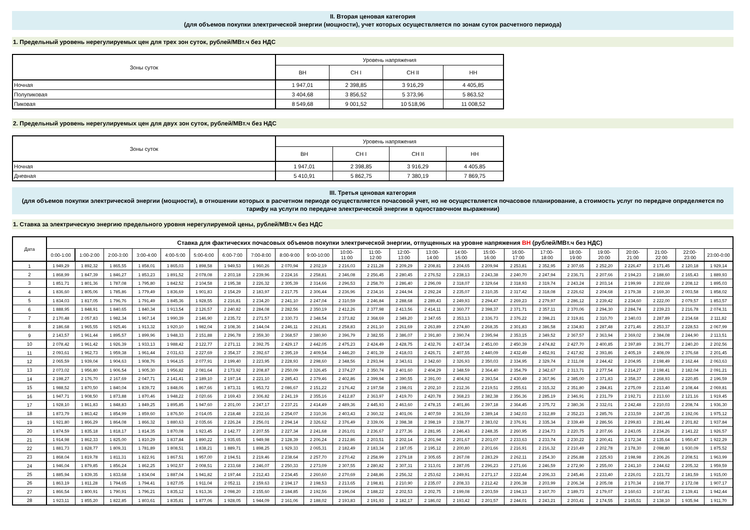II. Вторая ценовая категория
(для объемов покупки электрической энергии (мощности), учет которых осуществляется по зонам суток расчетного периода)
1. Предельный уровень нерегулируемых цен для трех зон суток, рублей/МВт.ч без НДС
| Зоны суток | Уровень напряжения | | | |
| --- | --- | --- | --- | --- |
| | ВН | СН I | СН II | НН |
| Ночная | 1 947,01 | 2 398,85 | 3 916,29 | 4 405,85 |
| Полупиковая | 3 404,68 | 3 856,52 | 5 373,96 | 5 863,52 |
| Пиковая | 8 549,68 | 9 001,52 | 10 518,96 | 11 008,52 |
2. Предельный уровень нерегулируемых цен для двух зон суток, рублей/МВт.ч без НДС
| Зоны суток | Уровень напряжения | | | |
| --- | --- | --- | --- | --- |
| | ВН | СН I | СН II | НН |
| Ночная | 1 947,01 | 2 398,85 | 3 916,29 | 4 405,85 |
| Дневная | 5 410,91 | 5 862,75 | 7 380,19 | 7 869,75 |
III. Третья ценовая категория
(для объемов покупки электрической энергии (мощности), в отношении которых в расчетном периоде осуществляется почасовой учет, но не осуществляется почасовое планирование, а стоимость услуг по передаче определяется по тарифу на услуги по передаче электрической энергии в одноставочном выражении)
1. Ставка за электрическую энергию предельного уровня нерегулируемой цены, рублей/МВт.ч без НДС
| Дата | Ставка для фактических почасовых объемов покупки электрической энергии, отпущенных на уровне напряжения ВН (рублей/МВт.ч без НДС) | | | | | | | | | | | | | | | | | | | | | | | |
| --- | --- | --- | --- | --- | --- | --- | --- | --- | --- | --- | --- | --- | --- | --- | --- | --- | --- | --- | --- | --- | --- | --- | --- | --- |
| | 0:00-1:00 | 1:00-2:00 | 2:00-3:00 | 3:00-4:00 | 4:00-5:00 | 5:00-6:00 | 6:00-7:00 | 7:00-8:00 | 8:00-9:00 | 9:00-10:00 | 10:00- 11:00 | 11:00- 12:00 | 12:00- 13:00 | 13:00- 14:00 | 14:00- 15:00 | 15:00- 16:00 | 16:00- 17:00 | 17:00- 18:00 | 18:00- 19:00 | 19:00- 20:00 | 20:00- 21:00 | 21:00- 22:00 | 22:00- 23:00 | 23:00-0:00 |
| 1 | 1 949,29 | 1 892,32 | 1 865,55 | 1 858,01 | 1 865,03 | 1 898,58 | 1 949,53 | 1 960,26 | 2 070,94 | 2 202,19 | 2 216,03 | 2 211,28 | 2 209,29 | 2 208,81 | 2 204,65 | 2 209,94 | 2 253,81 | 2 352,95 | 2 307,65 | 2 252,20 | 2 226,47 | 2 171,45 | 2 120,18 | 1 929,14 |
| 2 | 1 868,99 | 1 847,39 | 1 846,27 | 1 853,23 | 1 891,52 | 2 078,08 | 2 203,18 | 2 239,96 | 2 224,16 | 2 258,81 | 2 346,08 | 2 256,45 | 2 280,45 | 2 276,52 | 2 238,13 | 2 243,38 | 2 240,70 | 2 247,94 | 2 236,71 | 2 207,66 | 2 194,23 | 2 188,60 | 2 165,43 | 1 889,93 |
| 3 | 1 851,71 | 1 801,36 | 1 787,08 | 1 795,80 | 1 842,52 | 2 104,58 | 2 195,38 | 2 226,32 | 2 305,39 | 2 314,66 | 2 296,53 | 2 258,70 | 2 286,40 | 2 296,09 | 2 318,07 | 2 329,64 | 2 318,93 | 2 319,74 | 2 243,24 | 2 203,14 | 2 199,99 | 2 202,69 | 2 208,12 | 1 895,03 |
| 4 | 1 836,60 | 1 805,06 | 1 785,86 | 1 779,49 | 1 836,69 | 1 901,83 | 2 154,29 | 2 183,97 | 2 217,75 | 2 306,44 | 2 236,96 | 2 234,16 | 2 244,94 | 2 292,24 | 2 235,07 | 2 310,35 | 2 317,42 | 2 318,08 | 2 226,62 | 2 204,68 | 2 179,38 | 2 169,30 | 2 003,58 | 1 858,02 |
| 5 | 1 834,03 | 1 817,05 | 1 796,76 | 1 791,49 | 1 845,36 | 1 928,55 | 2 216,81 | 2 234,20 | 2 241,10 | 2 247,04 | 2 310,59 | 2 246,84 | 2 288,68 | 2 289,43 | 2 249,93 | 2 294,47 | 2 269,23 | 2 279,97 | 2 286,12 | 2 239,42 | 2 234,60 | 2 222,00 | 2 079,57 | 1 853,57 |
| 6 | 1 888,95 | 1 848,91 | 1 840,65 | 1 840,34 | 1 913,54 | 2 126,57 | 2 240,82 | 2 284,08 | 2 282,56 | 2 350,19 | 2 412,26 | 2 377,98 | 2 413,56 | 2 414,11 | 2 360,77 | 2 398,37 | 2 371,71 | 2 357,11 | 2 370,06 | 2 294,30 | 2 284,74 | 2 239,23 | 2 216,78 | 2 074,31 |
| 7 | 2 170,48 | 2 057,83 | 1 982,34 | 1 967,14 | 1 990,39 | 2 146,90 | 2 235,72 | 2 271,57 | 2 330,73 | 2 348,54 | 2 373,82 | 2 368,69 | 2 349,20 | 2 347,65 | 2 353,13 | 2 336,73 | 2 376,22 | 2 398,21 | 2 319,81 | 2 310,70 | 2 340,03 | 2 287,89 | 2 234,68 | 2 111,82 |
| 8 | 2 186,68 | 1 965,55 | 1 925,46 | 1 913,32 | 1 920,10 | 1 982,04 | 2 108,36 | 2 144,04 | 2 246,11 | 2 261,81 | 2 258,83 | 2 261,10 | 2 261,69 | 2 263,89 | 2 274,80 | 2 268,35 | 2 301,83 | 2 386,58 | 2 334,83 | 2 287,48 | 2 271,46 | 2 253,37 | 2 228,53 | 2 067,99 |
| 9 | 2 143,57 | 1 961,44 | 1 895,57 | 1 899,96 | 1 948,33 | 2 151,88 | 2 296,78 | 2 359,30 | 2 368,57 | 2 380,90 | 2 396,79 | 2 382,55 | 2 386,07 | 2 391,80 | 2 390,74 | 2 395,94 | 2 353,15 | 2 349,52 | 2 367,57 | 2 363,94 | 2 369,02 | 2 384,08 | 2 244,90 | 2 113,51 |
| 10 | 2 078,42 | 1 961,42 | 1 926,39 | 1 933,13 | 1 988,42 | 2 122,77 | 2 271,11 | 2 392,75 | 2 429,17 | 2 442,05 | 2 475,23 | 2 424,49 | 2 428,75 | 2 432,76 | 2 437,34 | 2 451,00 | 2 450,39 | 2 474,82 | 2 427,70 | 2 400,85 | 2 397,89 | 2 391,77 | 2 240,20 | 2 202,56 |
| 11 | 2 093,61 | 1 962,73 | 1 959,38 | 1 961,44 | 2 031,63 | 2 227,69 | 2 354,37 | 2 392,67 | 2 395,19 | 2 409,54 | 2 446,20 | 2 401,39 | 2 418,03 | 2 426,71 | 2 407,55 | 2 440,09 | 2 432,49 | 2 452,91 | 2 417,82 | 2 393,86 | 2 405,19 | 2 408,09 | 2 376,68 | 2 201,45 |
| 12 | 2 065,59 | 1 939,04 | 1 904,63 | 1 908,76 | 1 964,15 | 2 077,91 | 2 199,40 | 2 223,95 | 2 228,93 | 2 298,60 | 2 348,56 | 2 293,94 | 2 343,61 | 2 342,60 | 2 326,93 | 2 350,03 | 2 334,95 | 2 329,74 | 2 311,08 | 2 244,42 | 2 204,95 | 2 198,49 | 2 162,44 | 2 063,63 |
| 13 | 2 073,02 | 1 956,80 | 1 906,54 | 1 905,30 | 1 956,82 | 2 081,64 | 2 173,92 | 2 208,87 | 2 250,09 | 2 326,45 | 2 374,27 | 2 350,74 | 2 401,60 | 2 404,29 | 2 348,59 | 2 364,40 | 2 354,79 | 2 342,67 | 2 313,71 | 2 277,54 | 2 214,27 | 2 198,41 | 2 182,04 | 2 091,21 |
| 14 | 2 198,27 | 2 176,70 | 2 167,69 | 2 047,71 | 2 141,41 | 2 189,10 | 2 197,14 | 2 221,10 | 2 285,43 | 2 379,46 | 2 402,86 | 2 399,94 | 2 390,55 | 2 391,00 | 2 404,92 | 2 393,54 | 2 430,49 | 2 367,96 | 2 385,00 | 2 371,83 | 2 358,37 | 2 268,93 | 2 220,85 | 2 196,59 |
| 15 | 1 988,52 | 1 870,50 | 1 840,04 | 1 839,72 | 1 848,06 | 1 867,66 | 1 873,31 | 1 953,72 | 2 086,67 | 2 151,22 | 2 176,42 | 2 197,58 | 2 198,01 | 2 202,10 | 2 212,36 | 2 219,51 | 2 255,61 | 2 315,32 | 2 351,80 | 2 284,81 | 2 275,09 | 2 213,40 | 2 108,44 | 2 069,81 |
| 16 | 1 947,71 | 1 908,50 | 1 873,88 | 1 870,46 | 1 948,22 | 2 020,66 | 2 169,43 | 2 306,82 | 2 241,19 | 2 355,16 | 2 412,87 | 2 363,97 | 2 419,70 | 2 420,78 | 2 368,23 | 2 382,38 | 2 356,36 | 2 285,19 | 2 346,91 | 2 231,79 | 2 192,71 | 2 213,60 | 2 121,16 | 1 919,45 |
| 17 | 1 928,10 | 1 861,83 | 1 848,83 | 1 849,25 | 1 895,85 | 1 947,60 | 2 201,00 | 2 247,17 | 2 237,21 | 2 414,49 | 2 489,36 | 2 445,93 | 2 463,60 | 2 478,15 | 2 401,86 | 2 397,18 | 2 364,45 | 2 375,72 | 2 380,36 | 2 332,01 | 2 242,48 | 2 210,03 | 2 208,74 | 1 936,30 |
| 18 | 1 873,79 | 1 863,42 | 1 854,99 | 1 859,60 | 1 876,50 | 2 014,05 | 2 218,48 | 2 232,16 | 2 254,07 | 2 310,36 | 2 403,43 | 2 360,32 | 2 401,06 | 2 407,59 | 2 361,59 | 2 389,14 | 2 342,03 | 2 312,89 | 2 352,23 | 2 285,76 | 2 233,59 | 2 247,35 | 2 192,06 | 1 975,12 |
| 19 | 1 921,80 | 1 866,29 | 1 864,08 | 1 866,32 | 1 880,63 | 2 035,66 | 2 226,24 | 2 256,01 | 2 294,14 | 2 326,62 | 2 376,49 | 2 339,06 | 2 398,38 | 2 398,19 | 2 338,77 | 2 383,02 | 2 376,91 | 2 335,34 | 2 339,49 | 2 286,56 | 2 299,83 | 2 281,44 | 2 201,82 | 1 937,84 |
| 20 | 1 874,59 | 1 835,18 | 1 818,17 | 1 814,35 | 1 870,08 | 1 923,45 | 2 142,77 | 2 207,55 | 2 227,34 | 2 241,68 | 2 261,01 | 2 236,67 | 2 277,36 | 2 281,95 | 2 246,43 | 2 248,35 | 2 260,95 | 2 234,73 | 2 220,75 | 2 207,66 | 2 243,05 | 2 234,26 | 2 141,22 | 1 926,57 |
| 21 | 1 914,98 | 1 862,33 | 1 825,00 | 1 810,29 | 1 837,84 | 1 890,22 | 1 935,65 | 1 949,98 | 2 128,39 | 2 206,24 | 2 212,86 | 2 203,51 | 2 202,14 | 2 201,94 | 2 201,67 | 2 201,07 | 2 233,63 | 2 233,74 | 2 230,22 | 2 200,41 | 2 172,34 | 2 135,64 | 1 950,47 | 1 922,29 |
| 22 | 1 881,73 | 1 828,77 | 1 809,31 | 1 781,89 | 1 808,51 | 1 838,21 | 1 889,71 | 1 898,25 | 1 929,33 | 2 065,31 | 2 182,49 | 2 183,34 | 2 187,05 | 2 195,12 | 2 200,80 | 2 201,66 | 2 216,91 | 2 216,32 | 2 210,49 | 2 202,78 | 2 178,30 | 2 098,80 | 1 930,09 | 1 875,52 |
| 23 | 1 868,04 | 1 819,78 | 1 811,31 | 1 822,91 | 1 867,51 | 1 957,00 | 2 194,51 | 2 219,46 | 2 238,64 | 2 257,70 | 2 270,42 | 2 258,99 | 2 279,18 | 2 305,65 | 2 267,08 | 2 283,29 | 2 262,11 | 2 254,30 | 2 256,88 | 2 225,93 | 2 198,98 | 2 206,26 | 2 208,51 | 1 963,99 |
| 24 | 1 946,04 | 1 879,85 | 1 856,24 | 1 862,25 | 1 902,57 | 2 008,51 | 2 233,68 | 2 246,07 | 2 250,33 | 2 273,09 | 2 307,55 | 2 280,82 | 2 307,31 | 2 313,01 | 2 287,05 | 2 296,23 | 2 271,66 | 2 246,59 | 2 272,90 | 2 255,00 | 2 241,10 | 2 244,62 | 2 205,32 | 1 959,59 |
| 25 | 1 885,94 | 1 839,35 | 1 833,68 | 1 834,04 | 1 887,04 | 1 941,82 | 2 197,44 | 2 212,43 | 2 234,45 | 2 260,60 | 2 270,69 | 2 248,86 | 2 256,32 | 2 253,62 | 2 249,91 | 2 271,17 | 2 222,44 | 2 206,33 | 2 245,46 | 2 233,40 | 2 226,01 | 2 221,72 | 2 181,59 | 1 915,00 |
| 26 | 1 863,19 | 1 811,28 | 1 794,65 | 1 794,41 | 1 827,05 | 1 911,04 | 2 052,11 | 2 159,63 | 2 194,17 | 2 198,53 | 2 213,65 | 2 198,81 | 2 210,90 | 2 235,07 | 2 208,33 | 2 212,42 | 2 206,38 | 2 203,99 | 2 206,34 | 2 205,08 | 2 170,34 | 2 168,77 | 2 172,08 | 1 907,17 |
| 27 | 1 866,54 | 1 800,91 | 1 790,91 | 1 796,21 | 1 835,12 | 1 913,36 | 2 098,20 | 2 155,60 | 2 184,85 | 2 192,56 | 2 196,04 | 2 188,22 | 2 202,53 | 2 202,75 | 2 199,08 | 2 203,59 | 2 194,13 | 2 167,70 | 2 189,73 | 2 179,07 | 2 160,63 | 2 167,81 | 2 139,41 | 1 942,44 |
| 28 | 1 923,11 | 1 855,20 | 1 822,85 | 1 803,61 | 1 835,81 | 1 877,06 | 1 928,05 | 1 944,09 | 2 161,06 | 2 188,02 | 2 193,83 | 2 191,93 | 2 182,17 | 2 186,02 | 2 193,42 | 2 201,57 | 2 244,01 | 2 243,21 | 2 203,41 | 2 174,55 | 2 165,51 | 2 138,10 | 1 935,94 | 1 911,70 |